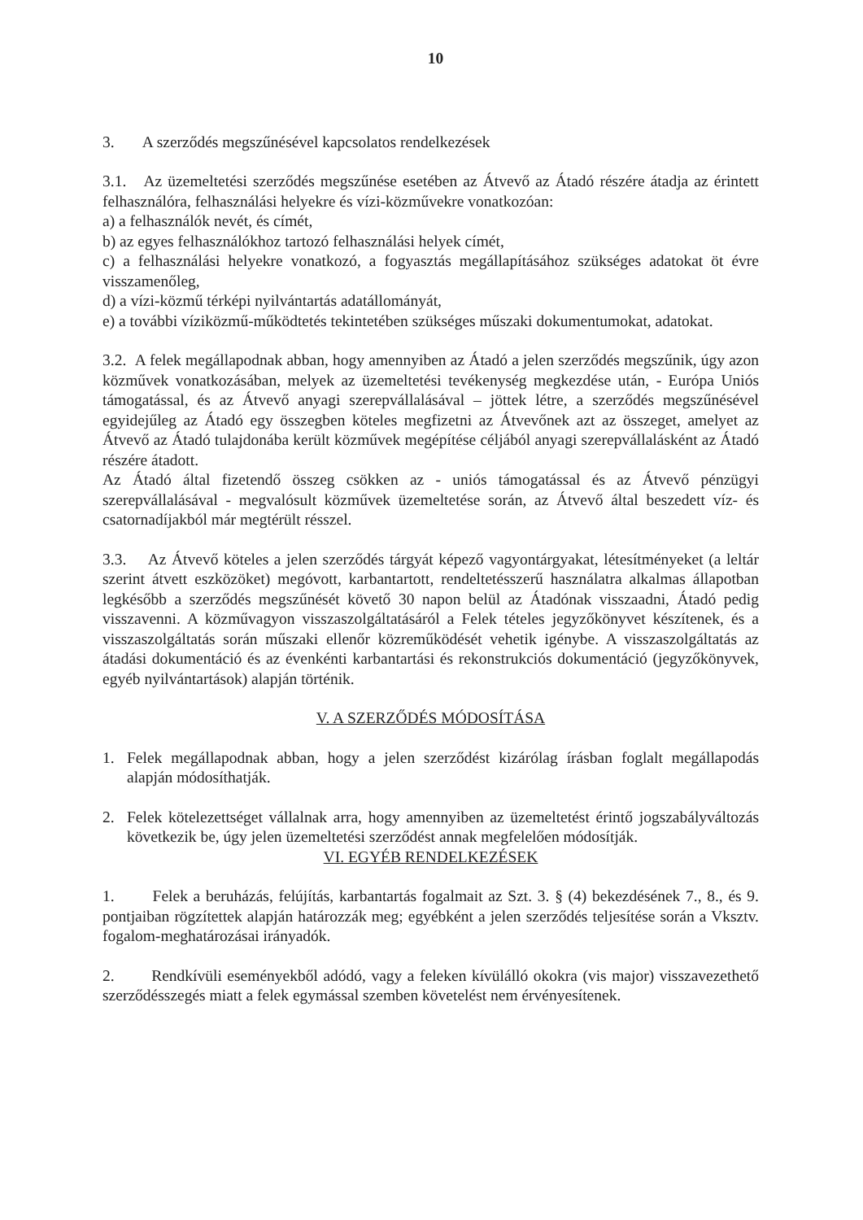10
3. A szerződés megszűnésével kapcsolatos rendelkezések
3.1. Az üzemeltetési szerződés megszűnése esetében az Átvevő az Átadó részére átadja az érintett felhasználóra, felhasználási helyekre és vízi-közművekre vonatkozóan:
a) a felhasználók nevét, és címét,
b) az egyes felhasználókhoz tartozó felhasználási helyek címét,
c) a felhasználási helyekre vonatkozó, a fogyasztás megállapításához szükséges adatokat öt évre visszamenőleg,
d) a vízi-közmű térképi nyilvántartás adatállományát,
e) a további víziközmű-működtetés tekintetében szükséges műszaki dokumentumokat, adatokat.
3.2. A felek megállapodnak abban, hogy amennyiben az Átadó a jelen szerződés megszűnik, úgy azon közművek vonatkozásában, melyek az üzemeltetési tevékenység megkezdése után, - Európa Uniós támogatással, és az Átvevő anyagi szerepvállalásával – jöttek létre, a szerződés megszűnésével egyidejűleg az Átadó egy összegben köteles megfizetni az Átvevőnek azt az összeget, amelyet az Átvevő az Átadó tulajdonába került közművek megépítése céljából anyagi szerepvállalásként az Átadó részére átadott.
Az Átadó által fizetendő összeg csökken az - uniós támogatással és az Átvevő pénzügyi szerepvállalásával - megvalósult közművek üzemeltetése során, az Átvevő által beszedett víz- és csatornadíjakból már megtérült résszel.
3.3. Az Átvevő köteles a jelen szerződés tárgyát képező vagyontárgyakat, létesítményeket (a leltár szerint átvett eszközöket) megóvott, karbantartott, rendeltetésszerű használatra alkalmas állapotban legkésőbb a szerződés megszűnését követő 30 napon belül az Átadónak visszaadni, Átadó pedig visszavenni. A közművagyon visszaszolgáltatásáról a Felek tételes jegyzőkönyvet készítenek, és a visszaszolgáltatás során műszaki ellenőr közreműködését vehetik igénybe. A visszaszolgáltatás az átadási dokumentáció és az évenkénti karbantartási és rekonstrukciós dokumentáció (jegyzőkönyvek, egyéb nyilvántartások) alapján történik.
V. A SZERZŐDÉS MÓDOSÍTÁSA
1. Felek megállapodnak abban, hogy a jelen szerződést kizárólag írásban foglalt megállapodás alapján módosíthatják.
2. Felek kötelezettséget vállalnak arra, hogy amennyiben az üzemeltetést érintő jogszabályváltozás következik be, úgy jelen üzemeltetési szerződést annak megfelelően módosítják.
VI. EGYÉB RENDELKEZÉSEK
1. Felek a beruházás, felújítás, karbantartás fogalmait az Szt. 3. § (4) bekezdésének 7., 8., és 9. pontjaiban rögzítettek alapján határozzák meg; egyébként a jelen szerződés teljesítése során a Vksztv. fogalom-meghatározásai irányadók.
2. Rendkívüli eseményekből adódó, vagy a feleken kívülálló okokra (vis major) visszavezethető szerződésszegés miatt a felek egymással szemben követelést nem érvényesítenek.